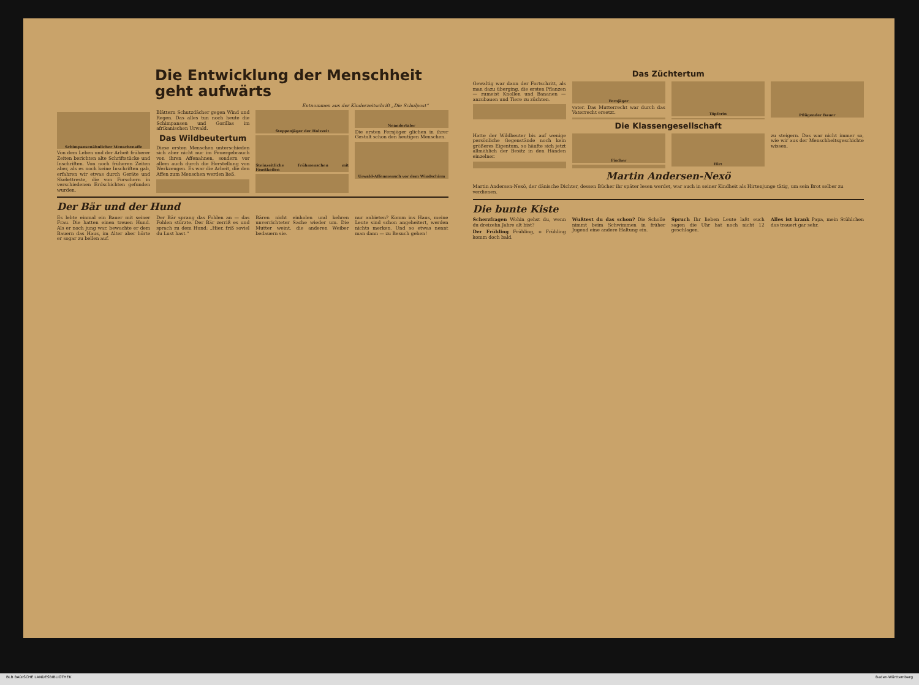Die Entwicklung der Menschheit geht aufwärts
Entnommen aus der Kinderzeitschrift „Die Schulpost“
Schimpansenähnlicher Menschenaffe
Von dem Leben und der Arbeit früherer Zeiten berichten alte Schriftstücke und Inschriften. Von noch früheren Zeiten aber, als es noch keine Inschriften gab, erfahren wir etwas durch Geräte und Skelettreste, die von Forschern in verschiedenen Erdschichten gefunden wurden.
Blättern Schutzdächer gegen Wind und Regen. Das alles tun noch heute die Schimpansen und Gorillas im afrikanischen Urwald.
Das Wildbeutertum
Diese ersten Menschen unterschieden sich aber nicht nur im Feuergebrauch von ihren Affenahnen, sondern vor allem auch durch die Herstellung von Werkzeugen. Es war die Arbeit, die den Affen zum Menschen werden ließ.
Steppenjäger der Holzzeit
Steinzeitliche Frühmenschen mit Faustkeilen
Neandertaler
Die ersten Fernjäger glichen in ihrer Gestalt schon den heutigen Menschen.
Urwald-Affenmensch vor dem Windschirm
Der Bär und der Hund
Es lebte einmal ein Bauer mit seiner Frau. Die hatten einen treuen Hund. Als er noch jung war, bewachte er dem Bauern das Haus, im Alter aber hörte er sogar zu bellen auf.
Der Bär sprang das Fohlen an — das Fohlen stürzte. Der Bär zerriß es und sprach zu dem Hund: „Hier, friß soviel du Lust hast.“
Bären nicht einholen und kehren unverrichteter Sache wieder um. Die Mutter weint, die anderen Weiber bedauern sie.
nur anbieten? Komm ins Haus, meine Leute sind schon angeheitert, werden nichts merken. Und so etwas nennt man dann — zu Besuch gehen!
Das Züchtertum
Gewaltig war dann der Fortschritt, als man dazu überging, die ersten Pflanzen — zumeist Knollen und Bananen — anzubauen und Tiere zu züchten.
Fernjäger
vater. Das Mutterrecht war durch das Vaterrecht ersetzt.
Töpferin
Pflügender Bauer
Die Klassengesellschaft
Hatte der Wildbeuter bis auf wenige persönliche Gegenstände noch kein größeres Eigentum, so häufte sich jetzt allmählich der Besitz in den Händen einzelner.
Fischer
Hirt
zu steigern. Das war nicht immer so, wie wir aus der Menschheitsgeschichte wissen.
Martin Andersen-Nexö
Martin Andersen-Nexö, der dänische Dichter, dessen Bücher ihr später lesen werdet, war auch in seiner Kindheit als Hirtenjunge tätig, um sein Brot selber zu verdienen.
Die bunte Kiste
Scherzfragen Wohin gehst du, wenn du dreizehn Jahre alt bist?
Der Frühling Frühling, o Frühling komm doch bald.
Wußtest du das schon? Die Scholle nimmt beim Schwimmen in früher Jugend eine andere Haltung ein.
Spruch Ihr lieben Leute laßt euch sagen die Uhr hat noch nicht 12 geschlagen.
Alles ist krank Papa, mein Stühlchen das trauert gar sehr.
BLB BADISCHE LANDESBIBLIOTHEK Baden-Württemberg